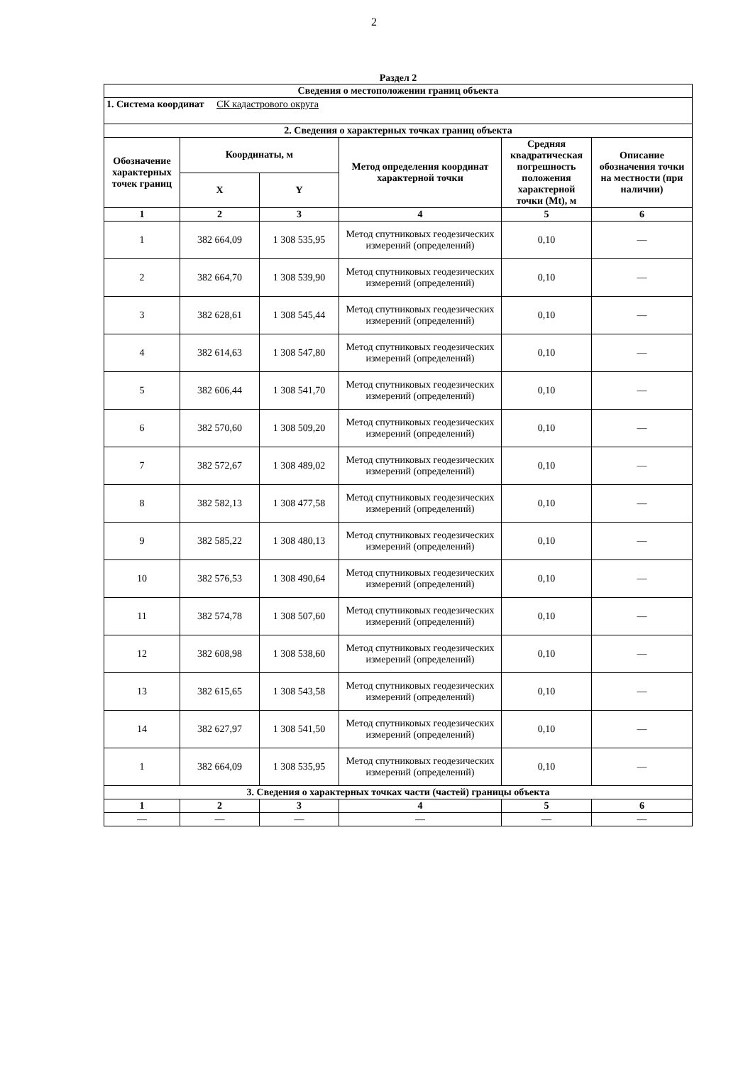2
Раздел 2
| Сведения о местоположении границ объекта | | | | | |
| --- | --- | --- | --- | --- | --- |
| 1. Система координат СК кадастрового округа | | | | | |
| 2. Сведения о характерных точках границ объекта | | | | | |
| Обозначение характерных точек границ | Координаты, м | | Метод определения координат характерной точки | Средняя квадратическая погрешность положения характерной точки (Mt), м | Описание обозначения точки на местности (при наличии) |
| | X | Y | | | |
| 1 | 2 | 3 | 4 | 5 | 6 |
| 1 | 382 664,09 | 1 308 535,95 | Метод спутниковых геодезических измерений (определений) | 0,10 | — |
| 2 | 382 664,70 | 1 308 539,90 | Метод спутниковых геодезических измерений (определений) | 0,10 | — |
| 3 | 382 628,61 | 1 308 545,44 | Метод спутниковых геодезических измерений (определений) | 0,10 | — |
| 4 | 382 614,63 | 1 308 547,80 | Метод спутниковых геодезических измерений (определений) | 0,10 | — |
| 5 | 382 606,44 | 1 308 541,70 | Метод спутниковых геодезических измерений (определений) | 0,10 | — |
| 6 | 382 570,60 | 1 308 509,20 | Метод спутниковых геодезических измерений (определений) | 0,10 | — |
| 7 | 382 572,67 | 1 308 489,02 | Метод спутниковых геодезических измерений (определений) | 0,10 | — |
| 8 | 382 582,13 | 1 308 477,58 | Метод спутниковых геодезических измерений (определений) | 0,10 | — |
| 9 | 382 585,22 | 1 308 480,13 | Метод спутниковых геодезических измерений (определений) | 0,10 | — |
| 10 | 382 576,53 | 1 308 490,64 | Метод спутниковых геодезических измерений (определений) | 0,10 | — |
| 11 | 382 574,78 | 1 308 507,60 | Метод спутниковых геодезических измерений (определений) | 0,10 | — |
| 12 | 382 608,98 | 1 308 538,60 | Метод спутниковых геодезических измерений (определений) | 0,10 | — |
| 13 | 382 615,65 | 1 308 543,58 | Метод спутниковых геодезических измерений (определений) | 0,10 | — |
| 14 | 382 627,97 | 1 308 541,50 | Метод спутниковых геодезических измерений (определений) | 0,10 | — |
| 1 | 382 664,09 | 1 308 535,95 | Метод спутниковых геодезических измерений (определений) | 0,10 | — |
| 3. Сведения о характерных точках части (частей) границы объекта | | | | | |
| 1 | 2 | 3 | 4 | 5 | 6 |
| — | — | — | — | — | — |